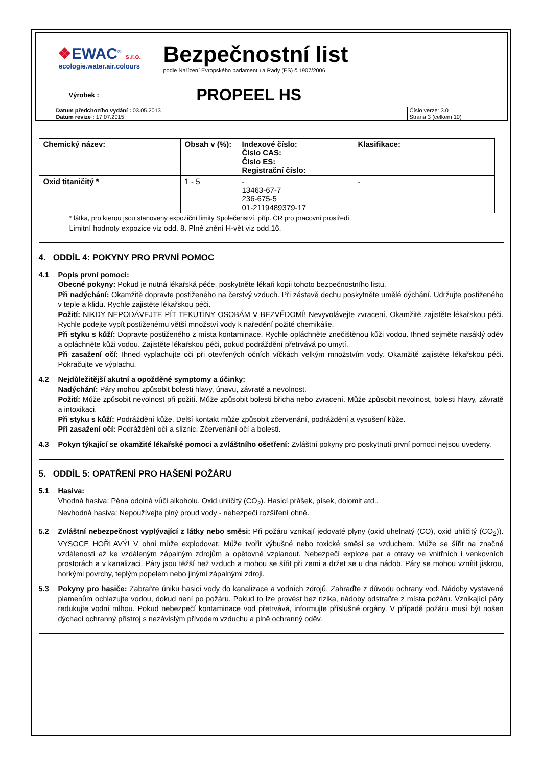❖EWAC<sup>®</sup> s.r.o.
ecologie.water.air.colours
Bezpečnostní list
podle Nařízení Evropského parlamentu a Rady (ES) č.1907/2006
Výrobek :
PROPEEL HS
Datum předchozího vydání : 03.05.2013
Datum revize : 17.07.2015
Číslo verze: 3.0
Strana 3 (celkem 10)
| Chemický název: | Obsah v (%): | Indexové číslo: Číslo CAS: Číslo ES: Registrační číslo: | Klasifikace: |
| --- | --- | --- | --- |
| Oxid titaničitý * | 1 - 5 | - 13463-67-7 236-675-5 01-2119489379-17 | - |
* látka, pro kterou jsou stanoveny expoziční limity Společenství, příp. ČR pro pracovní prostředí
Limitní hodnoty expozice viz odd. 8. Plné znění H-vět viz odd.16.
4. ODDÍL 4: POKYNY PRO PRVNÍ POMOC
4.1 Popis první pomoci:
Obecné pokyny: Pokud je nutná lékařská péče, poskytněte lékaři kopii tohoto bezpečnostního listu.
Při nadýchání: Okamžitě dopravte postiženého na čerstvý vzduch. Při zástavě dechu poskytněte umělé dýchání. Udržujte postiženého v teple a klidu. Rychle zajistěte lékařskou péči.
Požití: NIKDY NEPODÁVEJTE PÍT TEKUTINY OSOBÁM V BEZVĚDOMÍ! Nevyvolávejte zvracení. Okamžitě zajistěte lékařskou péči. Rychle podejte vypít postiženému větší množství vody k naředění požité chemikálie.
Při styku s kůží: Dopravte postiženého z místa kontaminace. Rychle opláchněte znečištěnou kůži vodou. Ihned sejměte nasáklý oděv a opláchněte kůži vodou. Zajistěte lékařskou péči, pokud podráždění přetrvává po umytí.
Při zasažení očí: Ihned vyplachujte oči při otevřených očních víčkách velkým množstvím vody. Okamžitě zajistěte lékařskou péči. Pokračujte ve výplachu.
4.2 Nejdůležitější akutní a opožděné symptomy a účinky:
Nadýchání: Páry mohou způsobit bolesti hlavy, únavu, závratě a nevolnost.
Požití: Může způsobit nevolnost při požití. Může způsobit bolesti břicha nebo zvracení. Může způsobit nevolnost, bolesti hlavy, závratě a intoxikaci.
Při styku s kůží: Podráždění kůže. Delší kontakt může způsobit zčervenání, podráždění a vysušení kůže.
Při zasažení očí: Podráždění očí a sliznic. Zčervenání očí a bolesti.
4.3 Pokyn týkající se okamžité lékařské pomoci a zvláštního ošetření: Zvláštní pokyny pro poskytnutí první pomoci nejsou uvedeny.
5. ODDÍL 5: OPATŘENÍ PRO HAŠENÍ POŽÁRU
5.1 Hasiva:
Vhodná hasiva: Pěna odolná vůči alkoholu. Oxid uhličitý (CO<sub>2</sub>). Hasicí prášek, písek, dolomit atd..
Nevhodná hasiva: Nepoužívejte plný proud vody - nebezpečí rozšíření ohně.
5.2 Zvláštní nebezpečnost vyplývající z látky nebo směsi: Při požáru vznikají jedovaté plyny (oxid uhelnatý (CO), oxid uhličitý (CO<sub>2</sub>)). VYSOCE HOŘLAVÝ! V ohni může explodovat. Může tvořit výbušné nebo toxické směsi se vzduchem. Může se šířit na značné vzdálenosti až ke vzdáleným zápalným zdrojům a opětovně vzplanout. Nebezpečí exploze par a otravy ve vnitřních i venkovních prostorách a v kanalizaci. Páry jsou těžší než vzduch a mohou se šířit při zemi a držet se u dna nádob. Páry se mohou vznítit jiskrou, horkými povrchy, teplým popelem nebo jinými zápalnými zdroji.
5.3 Pokyny pro hasiče: Zabraňte úniku hasicí vody do kanalizace a vodních zdrojů. Zahraďte z důvodu ochrany vod. Nádoby vystavené plamenům ochlazujte vodou, dokud není po požáru. Pokud to lze provést bez rizika, nádoby odstraňte z místa požáru. Vznikající páry redukujte vodní mlhou. Pokud nebezpečí kontaminace vod přetrvává, informujte příslušné orgány. V případě požáru musí být nošen dýchací ochranný přístroj s nezávislým přívodem vzduchu a plně ochranný oděv.